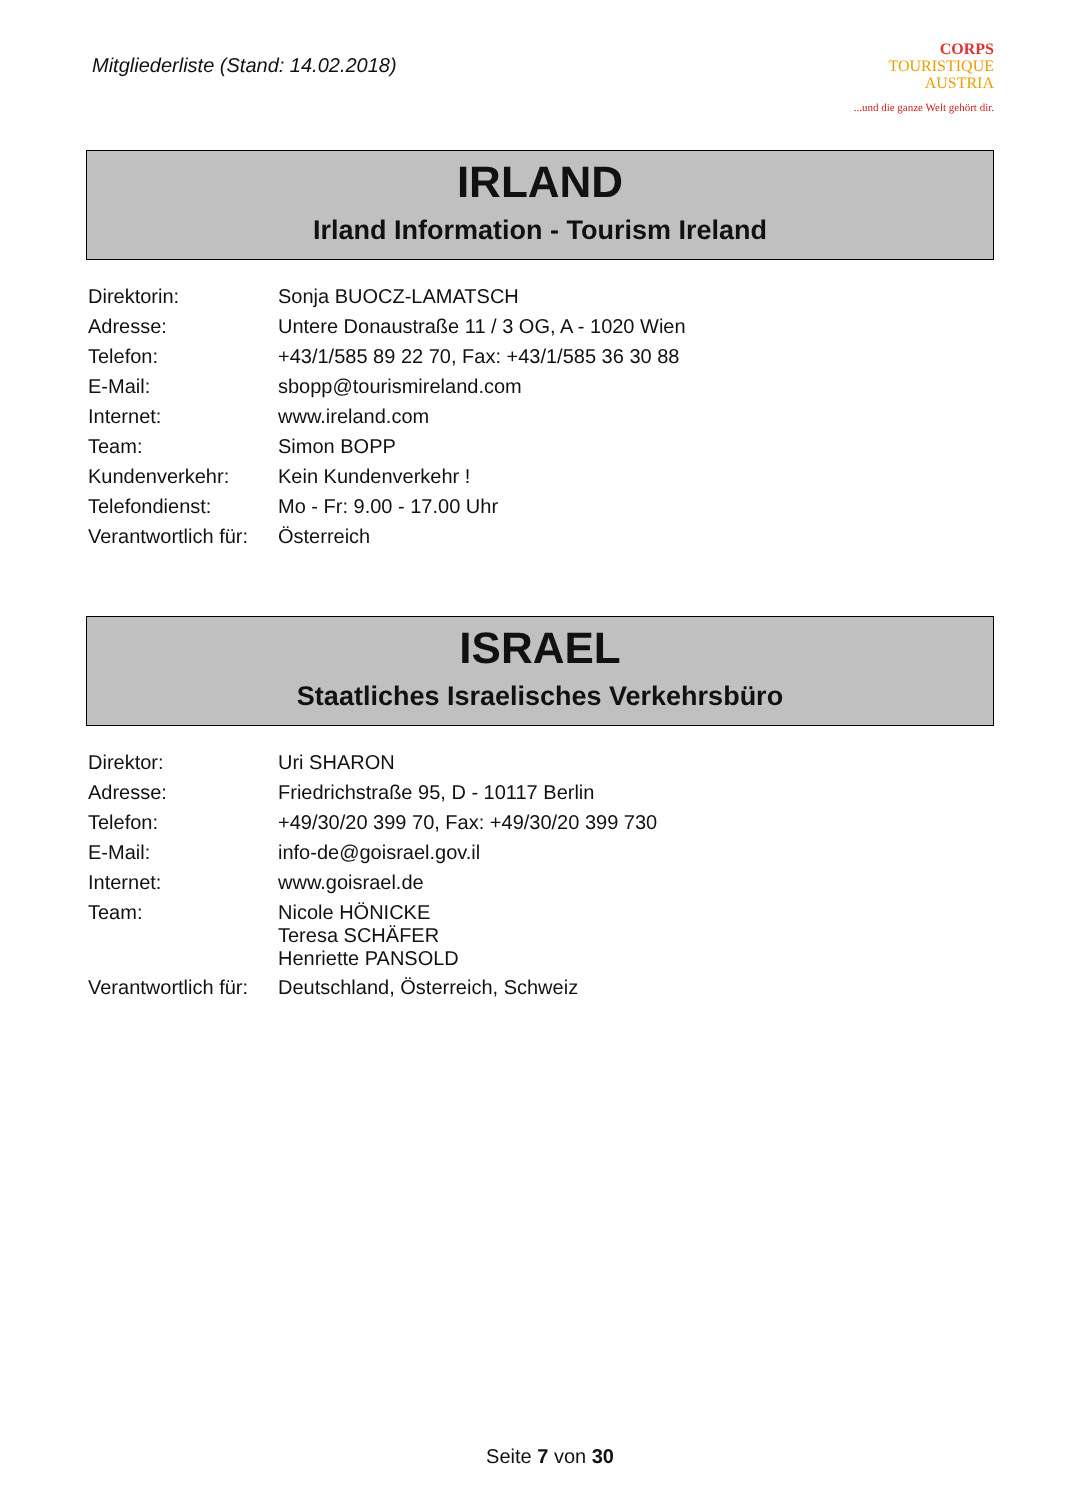Mitgliederliste (Stand: 14.02.2018)
CORPS
TOURISTIQUE
AUSTRIA...und die ganze Welt gehört dir.
IRLAND
Irland Information - Tourism Ireland
| Direktorin: | Sonja BUOCZ-LAMATSCH |
| Adresse: | Untere Donaustraße 11 / 3 OG, A - 1020 Wien |
| Telefon: | +43/1/585 89 22 70, Fax: +43/1/585 36 30 88 |
| E-Mail: | sbopp@tourismireland.com |
| Internet: | www.ireland.com |
| Team: | Simon BOPP |
| Kundenverkehr: | Kein Kundenverkehr ! |
| Telefondienst: | Mo - Fr: 9.00 - 17.00 Uhr |
| Verantwortlich für: | Österreich |
ISRAEL
Staatliches Israelisches Verkehrsbüro
| Direktor: | Uri SHARON |
| Adresse: | Friedrichstraße 95, D - 10117 Berlin |
| Telefon: | +49/30/20 399 70, Fax: +49/30/20 399 730 |
| E-Mail: | info-de@goisrael.gov.il |
| Internet: | www.goisrael.de |
| Team: | Nicole HÖNICKE Teresa SCHÄFER Henriette PANSOLD |
| Verantwortlich für: | Deutschland, Österreich, Schweiz |
Seite 7 von 30